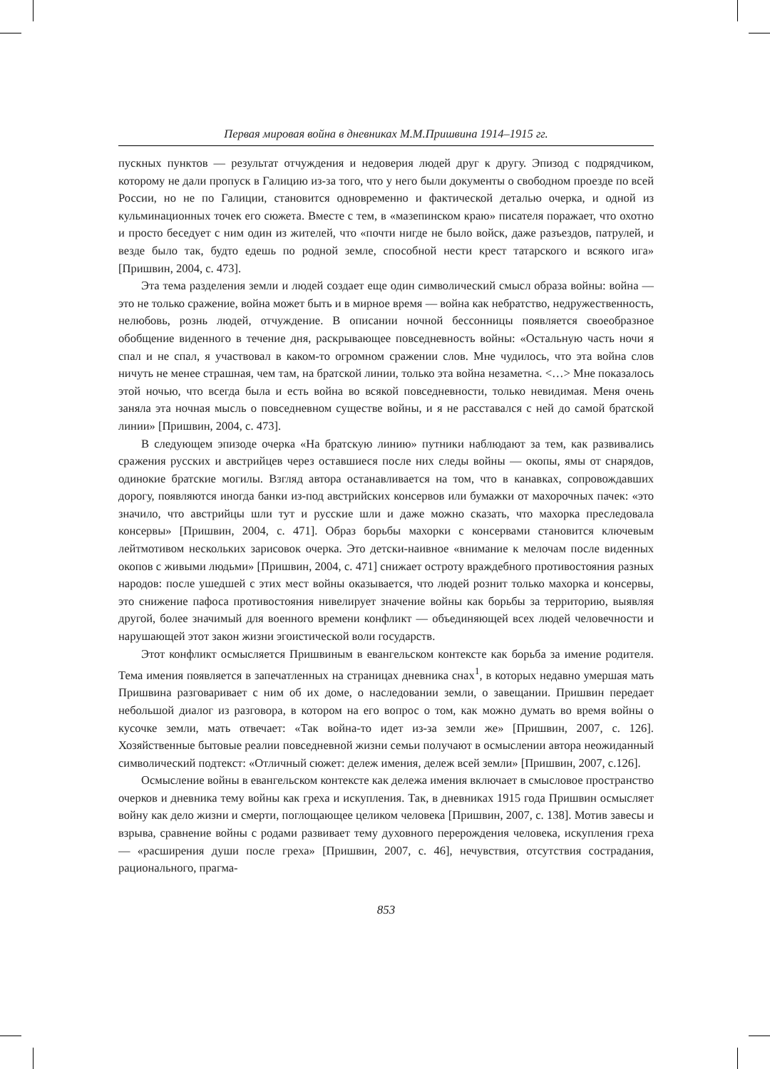Первая мировая война в дневниках М.М.Пришвина 1914–1915 гг.
пускных пунктов — результат отчуждения и недоверия людей друг к другу. Эпизод с подрядчиком, которому не дали пропуск в Галицию из-за того, что у него были документы о свободном проезде по всей России, но не по Галиции, становится одновременно и фактической деталью очерка, и одной из кульминационных точек его сюжета. Вместе с тем, в «мазепинском краю» писателя поражает, что охотно и просто беседует с ним один из жителей, что «почти нигде не было войск, даже разъездов, патрулей, и везде было так, будто едешь по родной земле, способной нести крест татарского и всякого ига» [Пришвин, 2004, с. 473].
Эта тема разделения земли и людей создает еще один символический смысл образа войны: война — это не только сражение, война может быть и в мирное время — война как небратство, недружественность, нелюбовь, рознь людей, отчуждение. В описании ночной бессонницы появляется своеобразное обобщение виденного в течение дня, раскрывающее повседневность войны: «Остальную часть ночи я спал и не спал, я участвовал в каком-то огромном сражении слов. Мне чудилось, что эта война слов ничуть не менее страшная, чем там, на братской линии, только эта война незаметна. <…> Мне показалось этой ночью, что всегда была и есть война во всякой повседневности, только невидимая. Меня очень заняла эта ночная мысль о повседневном существе войны, и я не расставался с ней до самой братской линии» [Пришвин, 2004, с. 473].
В следующем эпизоде очерка «На братскую линию» путники наблюдают за тем, как развивались сражения русских и австрийцев через оставшиеся после них следы войны — окопы, ямы от снарядов, одинокие братские могилы. Взгляд автора останавливается на том, что в канавках, сопровождавших дорогу, появляются иногда банки из-под австрийских консервов или бумажки от махорочных пачек: «это значило, что австрийцы шли тут и русские шли и даже можно сказать, что махорка преследовала консервы» [Пришвин, 2004, с. 471]. Образ борьбы махорки с консервами становится ключевым лейтмотивом нескольких зарисовок очерка. Это детски-наивное «внимание к мелочам после виденных окопов с живыми людьми» [Пришвин, 2004, с. 471] снижает остроту враждебного противостояния разных народов: после ушедшей с этих мест войны оказывается, что людей рознит только махорка и консервы, это снижение пафоса противостояния нивелирует значение войны как борьбы за территорию, выявляя другой, более значимый для военного времени конфликт — объединяющей всех людей человечности и нарушающей этот закон жизни эгоистической воли государств.
Этот конфликт осмысляется Пришвиным в евангельском контексте как борьба за имение родителя. Тема имения появляется в запечатленных на страницах дневника снах<sup>1</sup>, в которых недавно умершая мать Пришвина разговаривает с ним об их доме, о наследовании земли, о завещании. Пришвин передает небольшой диалог из разговора, в котором на его вопрос о том, как можно думать во время войны о кусочке земли, мать отвечает: «Так война-то идет из-за земли же» [Пришвин, 2007, с. 126]. Хозяйственные бытовые реалии повседневной жизни семьи получают в осмыслении автора неожиданный символический подтекст: «Отличный сюжет: дележ имения, дележ всей земли» [Пришвин, 2007, с.126].
Осмысление войны в евангельском контексте как дележа имения включает в смысловое пространство очерков и дневника тему войны как греха и искупления. Так, в дневниках 1915 года Пришвин осмысляет войну как дело жизни и смерти, поглощающее целиком человека [Пришвин, 2007, с. 138]. Мотив завесы и взрыва, сравнение войны с родами развивает тему духовного перерождения человека, искупления греха — «расширения души после греха» [Пришвин, 2007, с. 46], нечувствия, отсутствия сострадания, рационального, прагма-
853